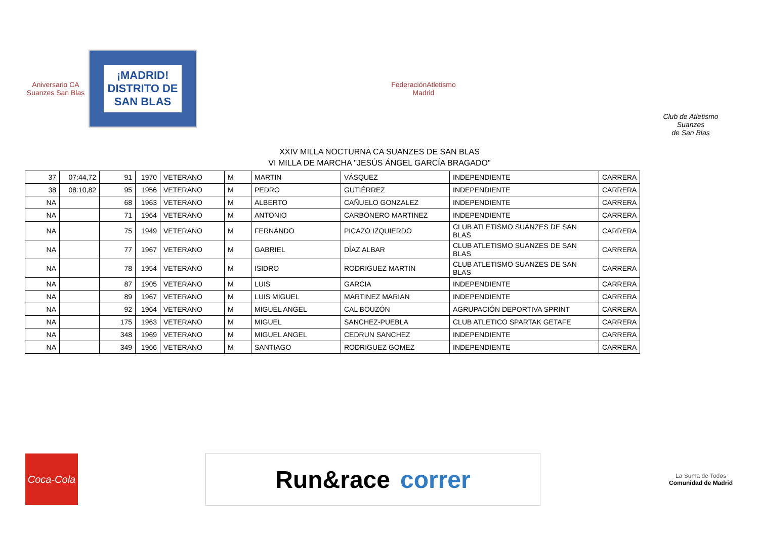Aniversario CA Suanzes San Blas
¡MADRID!
DISTRITO DE
SAN BLAS
FederaciónAtletismo
Madrid
Club de Atletismo Suanzes
de San Blas
XXIV MILLA NOCTURNA CA SUANZES DE SAN BLAS
VI MILLA DE MARCHA "JESÚS ÁNGEL GARCÍA BRAGADO"
| 37 | 07:44,72 | 91 | 1970 | VETERANO | M | MARTIN | VÁSQUEZ | INDEPENDIENTE | CARRERA |
| 38 | 08:10,82 | 95 | 1956 | VETERANO | M | PEDRO | GUTIÉRREZ | INDEPENDIENTE | CARRERA |
| NA | | 68 | 1963 | VETERANO | M | ALBERTO | CAÑUELO GONZALEZ | INDEPENDIENTE | CARRERA |
| NA | | 71 | 1964 | VETERANO | M | ANTONIO | CARBONERO MARTINEZ | INDEPENDIENTE | CARRERA |
| NA | | 75 | 1949 | VETERANO | M | FERNANDO | PICAZO IZQUIERDO | CLUB ATLETISMO SUANZES DE SAN BLAS | CARRERA |
| NA | | 77 | 1967 | VETERANO | M | GABRIEL | DÍAZ ALBAR | CLUB ATLETISMO SUANZES DE SAN BLAS | CARRERA |
| NA | | 78 | 1954 | VETERANO | M | ISIDRO | RODRIGUEZ MARTIN | CLUB ATLETISMO SUANZES DE SAN BLAS | CARRERA |
| NA | | 87 | 1905 | VETERANO | M | LUIS | GARCIA | INDEPENDIENTE | CARRERA |
| NA | | 89 | 1967 | VETERANO | M | LUIS MIGUEL | MARTINEZ MARIAN | INDEPENDIENTE | CARRERA |
| NA | | 92 | 1964 | VETERANO | M | MIGUEL ANGEL | CAL BOUZÓN | AGRUPACIÓN DEPORTIVA SPRINT | CARRERA |
| NA | | 175 | 1963 | VETERANO | M | MIGUEL | SANCHEZ-PUEBLA | CLUB ATLETICO SPARTAK GETAFE | CARRERA |
| NA | | 348 | 1969 | VETERANO | M | MIGUEL ANGEL | CEDRUN SANCHEZ | INDEPENDIENTE | CARRERA |
| NA | | 349 | 1966 | VETERANO | M | SANTIAGO | RODRIGUEZ GOMEZ | INDEPENDIENTE | CARRERA |
Coca-Cola
Run&race correr
La Suma de Todos
Comunidad de Madrid